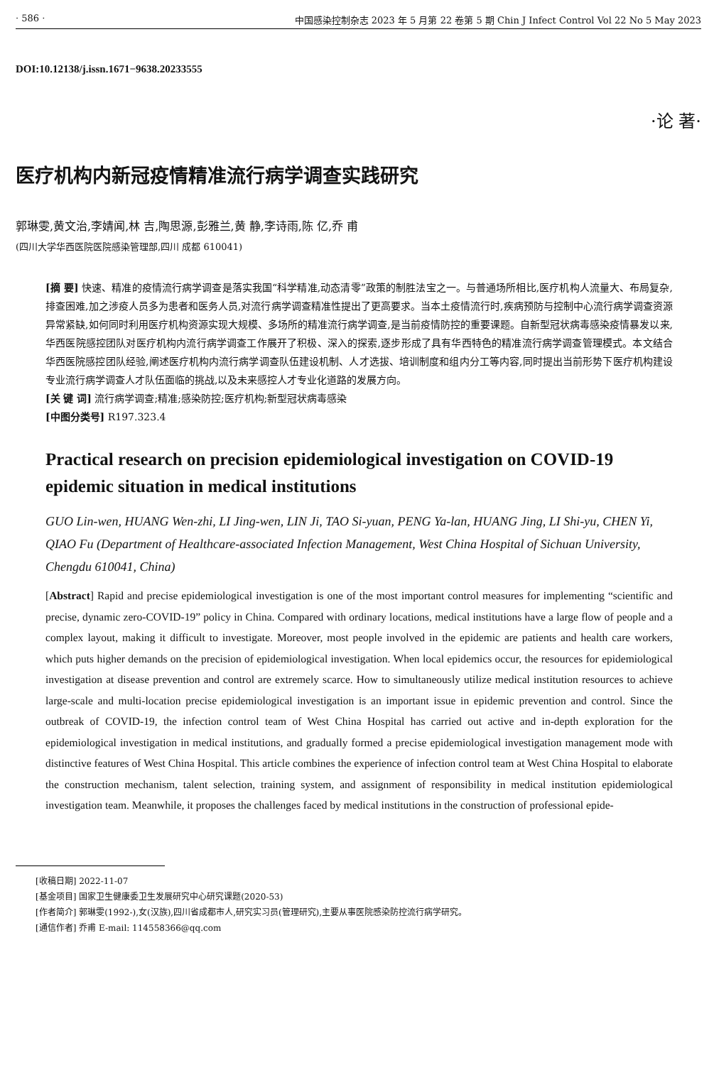· 586 · 中国感染控制杂志 2023 年 5 月第 22 卷第 5 期 Chin J Infect Control Vol 22 No 5 May 2023
DOI:10.12138/j.issn.1671−9638.20233555
·论 著·
医疗机构内新冠疫情精准流行病学调查实践研究
郭琳雯,黄文治,李婧闻,林 吉,陶思源,彭雅兰,黄 静,李诗雨,陈 亿,乔 甫
(四川大学华西医院医院感染管理部,四川 成都 610041)
[摘 要] 快速、精准的疫情流行病学调查是落实我国“科学精准,动态清零”政策的制胜法宝之一。与普通场所相比,医疗机构人流量大、布局复杂,排查困难,加之涉疫人员多为患者和医务人员,对流行病学调查精准性提出了更高要求。当本土疫情流行时,疾病预防与控制中心流行病学调查资源异常紧缺,如何同时利用医疗机构资源实现大规模、多场所的精准流行病学调查,是当前疫情防控的重要课题。自新型冠状病毒感染疫情暴发以来,华西医院感控团队对医疗机构内流行病学调查工作展开了积极、深入的探索,逐步形成了具有华西特色的精准流行病学调查管理模式。本文结合华西医院感控团队经验,阐述医疗机构内流行病学调查队伍建设机制、人才选拔、培训制度和组内分工等内容,同时提出当前形势下医疗机构建设专业流行病学调查人才队伍面临的挑战,以及未来感控人才专业化道路的发展方向。
[关 键 词] 流行病学调查;精准;感染防控;医疗机构;新型冠状病毒感染
[中图分类号] R197.323.4
Practical research on precision epidemiological investigation on COVID-19 epidemic situation in medical institutions
GUO Lin-wen, HUANG Wen-zhi, LI Jing-wen, LIN Ji, TAO Si-yuan, PENG Ya-lan, HUANG Jing, LI Shi-yu, CHEN Yi, QIAO Fu (Department of Healthcare-associated Infection Management, West China Hospital of Sichuan University, Chengdu 610041, China)
[Abstract] Rapid and precise epidemiological investigation is one of the most important control measures for implementing “scientific and precise, dynamic zero-COVID-19” policy in China. Compared with ordinary locations, medical institutions have a large flow of people and a complex layout, making it difficult to investigate. Moreover, most people involved in the epidemic are patients and health care workers, which puts higher demands on the precision of epidemiological investigation. When local epidemics occur, the resources for epidemiological investigation at disease prevention and control are extremely scarce. How to simultaneously utilize medical institution resources to achieve large-scale and multi-location precise epidemiological investigation is an important issue in epidemic prevention and control. Since the outbreak of COVID-19, the infection control team of West China Hospital has carried out active and in-depth exploration for the epidemiological investigation in medical institutions, and gradually formed a precise epidemiological investigation management mode with distinctive features of West China Hospital. This article combines the experience of infection control team at West China Hospital to elaborate the construction mechanism, talent selection, training system, and assignment of responsibility in medical institution epidemiological investigation team. Meanwhile, it proposes the challenges faced by medical institutions in the construction of professional epide-
[收稿日期] 2022-11-07
[基金项目] 国家卫生健康委卫生发展研究中心研究课题(2020-53)
[作者简介] 郭琳雯(1992-),女(汉族),四川省成都市人,研究实习员(管理研究),主要从事医院感染防控流行病学研究。
[通信作者] 乔甫 E-mail: 114558366@qq.com